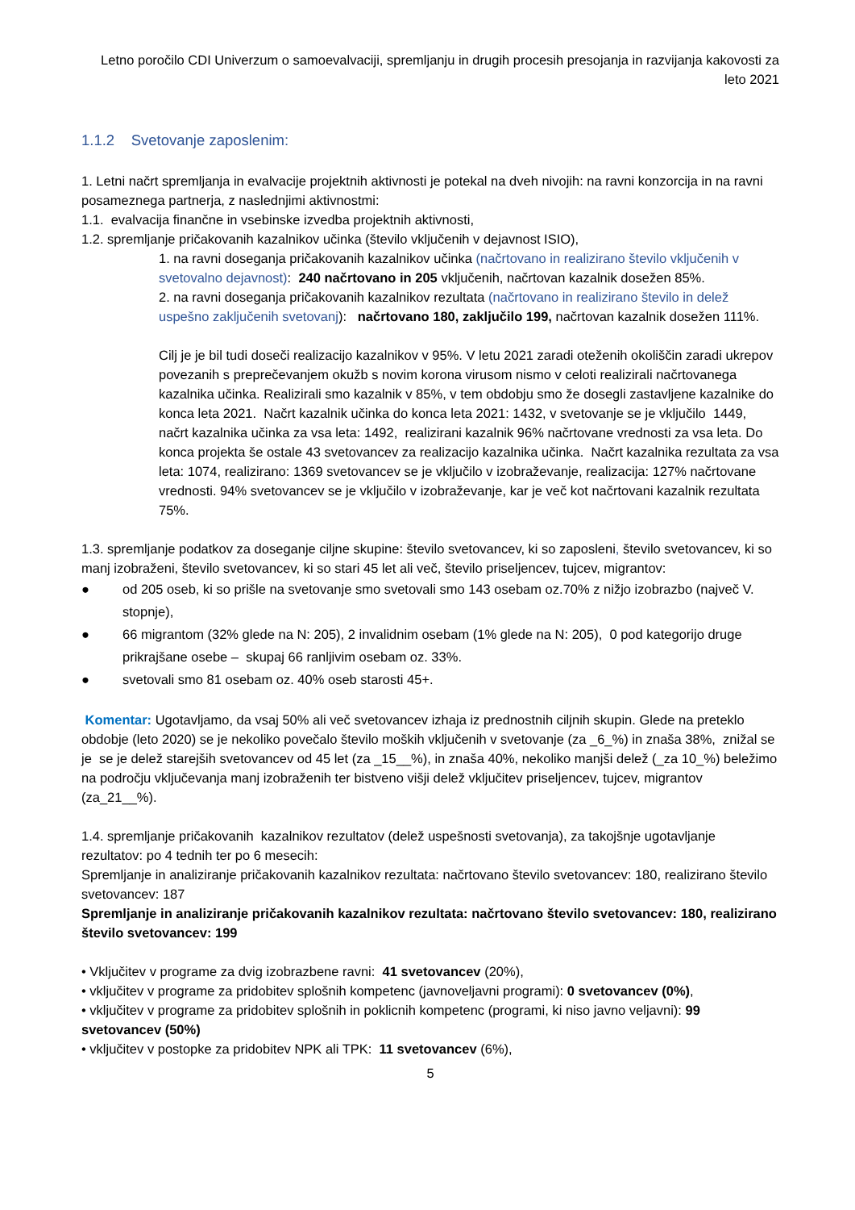Letno poročilo CDI Univerzum o samoevalvaciji, spremljanju in drugih procesih presojanja in razvijanja kakovosti za leto 2021
1.1.2 Svetovanje zaposlenim:
1. Letni načrt spremljanja in evalvacije projektnih aktivnosti je potekal na dveh nivojih: na ravni konzorcija in na ravni posameznega partnerja, z naslednjimi aktivnostmi:
1.1. evalvacija finančne in vsebinske izvedba projektnih aktivnosti,
1.2. spremljanje pričakovanih kazalnikov učinka (število vključenih v dejavnost ISIO),
1. na ravni doseganja pričakovanih kazalnikov učinka (načrtovano in realizirano število vključenih v svetovalno dejavnost): 240 načrtovano in 205 vključenih, načrtovan kazalnik dosežen 85%.
2. na ravni doseganja pričakovanih kazalnikov rezultata (načrtovano in realizirano število in delež uspešno zaključenih svetovanj): načrtovano 180, zaključilo 199, načrtovan kazalnik dosežen 111%.
Cilj je je bil tudi doseči realizacijo kazalnikov v 95%. V letu 2021 zaradi oteženih okoliščin zaradi ukrepov povezanih s preprečevanjem okužb s novim korona virusom nismo v celoti realizirali načrtovanega kazalnika učinka. Realizirali smo kazalnik v 85%, v tem obdobju smo že dosegli zastavljene kazalnike do konca leta 2021. Načrt kazalnik učinka do konca leta 2021: 1432, v svetovanje se je vključilo 1449, načrt kazalnika učinka za vsa leta: 1492, realizirani kazalnik 96% načrtovane vrednosti za vsa leta. Do konca projekta še ostale 43 svetovancev za realizacijo kazalnika učinka. Načrt kazalnika rezultata za vsa leta: 1074, realizirano: 1369 svetovancev se je vključilo v izobraževanje, realizacija: 127% načrtovane vrednosti. 94% svetovancev se je vključilo v izobraževanje, kar je več kot načrtovani kazalnik rezultata 75%.
1.3. spremljanje podatkov za doseganje ciljne skupine: število svetovancev, ki so zaposleni, število svetovancev, ki so manj izobraženi, število svetovancev, ki so stari 45 let ali več, število priseljencev, tujcev, migrantov:
● od 205 oseb, ki so prišle na svetovanje smo svetovali smo 143 osebam oz.70% z nižjo izobrazbo (največ V. stopnje),
● 66 migrantom (32% glede na N: 205), 2 invalidnim osebam (1% glede na N: 205), 0 pod kategorijo druge prikrajšane osebe – skupaj 66 ranljivim osebam oz. 33%.
● svetovali smo 81 osebam oz. 40% oseb starosti 45+.
Komentar: Ugotavljamo, da vsaj 50% ali več svetovancev izhaja iz prednostnih ciljnih skupin. Glede na preteklo obdobje (leto 2020) se je nekoliko povečalo število moških vključenih v svetovanje (za _6_%) in znaša 38%, znižal se je se je delež starejših svetovancev od 45 let (za _15__%), in znaša 40%, nekoliko manjši delež (_za 10_%) beležimo na področju vključevanja manj izobraženih ter bistveno višji delež vključitev priseljencev, tujcev, migrantov (za_21__%).
1.4. spremljanje pričakovanih kazalnikov rezultatov (delež uspešnosti svetovanja), za takojšnje ugotavljanje rezultatov: po 4 tednih ter po 6 mesecih:
Spremljanje in analiziranje pričakovanih kazalnikov rezultata: načrtovano število svetovancev: 180, realizirano število svetovancev: 187
Spremljanje in analiziranje pričakovanih kazalnikov rezultata: načrtovano število svetovancev: 180, realizirano število svetovancev: 199
• Vključitev v programe za dvig izobrazbene ravni: 41 svetovancev (20%),
• vključitev v programe za pridobitev splošnih kompetenc (javnoveljavni programi): 0 svetovancev (0%),
• vključitev v programe za pridobitev splošnih in poklicnih kompetenc (programi, ki niso javno veljavni): 99 svetovancev (50%)
• vključitev v postopke za pridobitev NPK ali TPK: 11 svetovancev (6%),
5